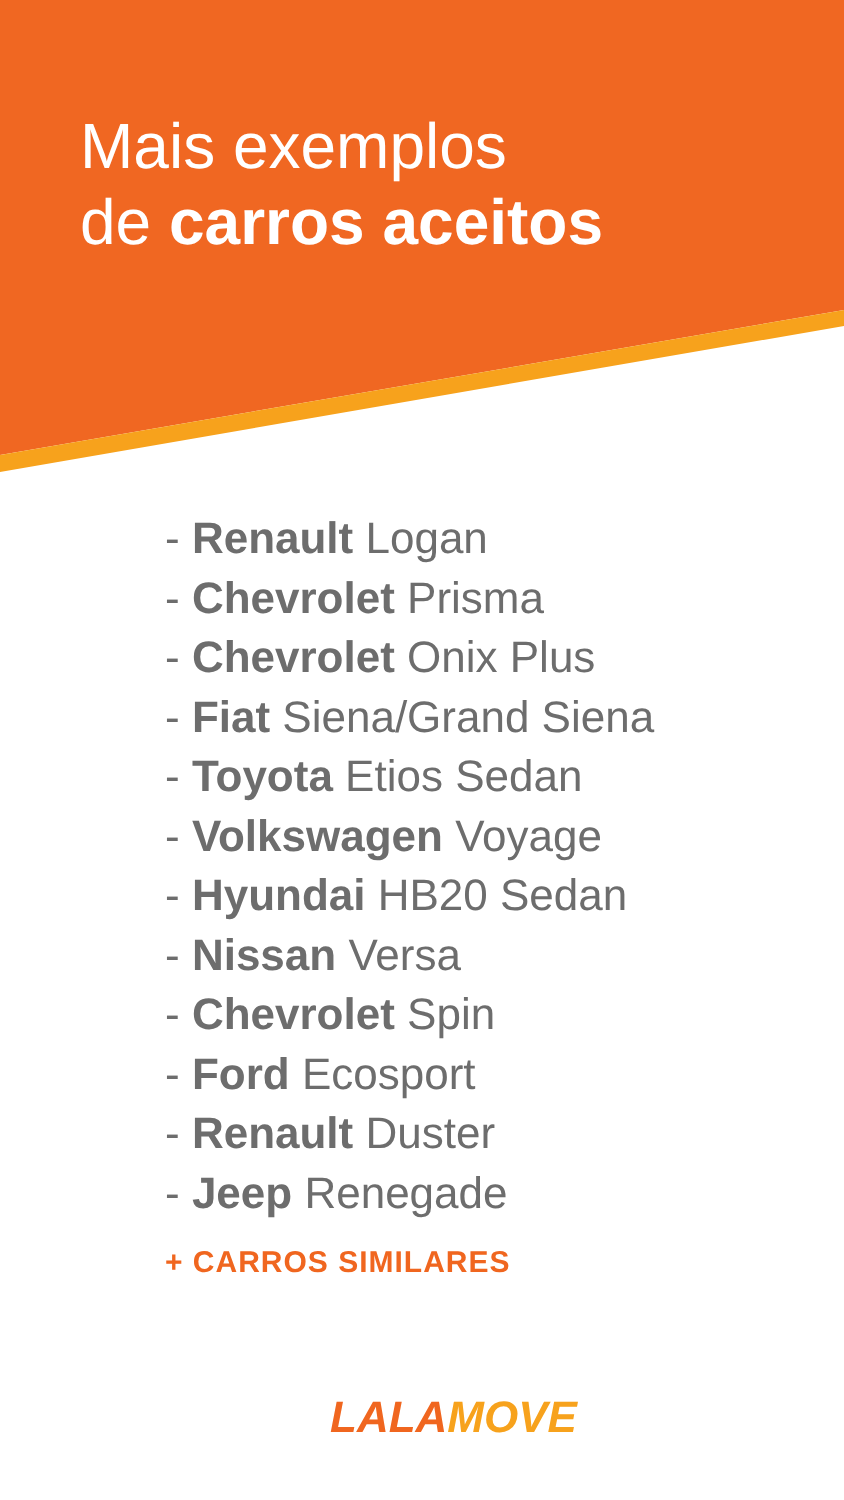Mais exemplos
de carros aceitos
- Renault Logan
- Chevrolet Prisma
- Chevrolet Onix Plus
- Fiat Siena/Grand Siena
- Toyota Etios Sedan
- Volkswagen Voyage
- Hyundai HB20 Sedan
- Nissan Versa
- Chevrolet Spin
- Ford Ecosport
- Renault Duster
- Jeep Renegade
+ CARROS SIMILARES
LALAMOVE